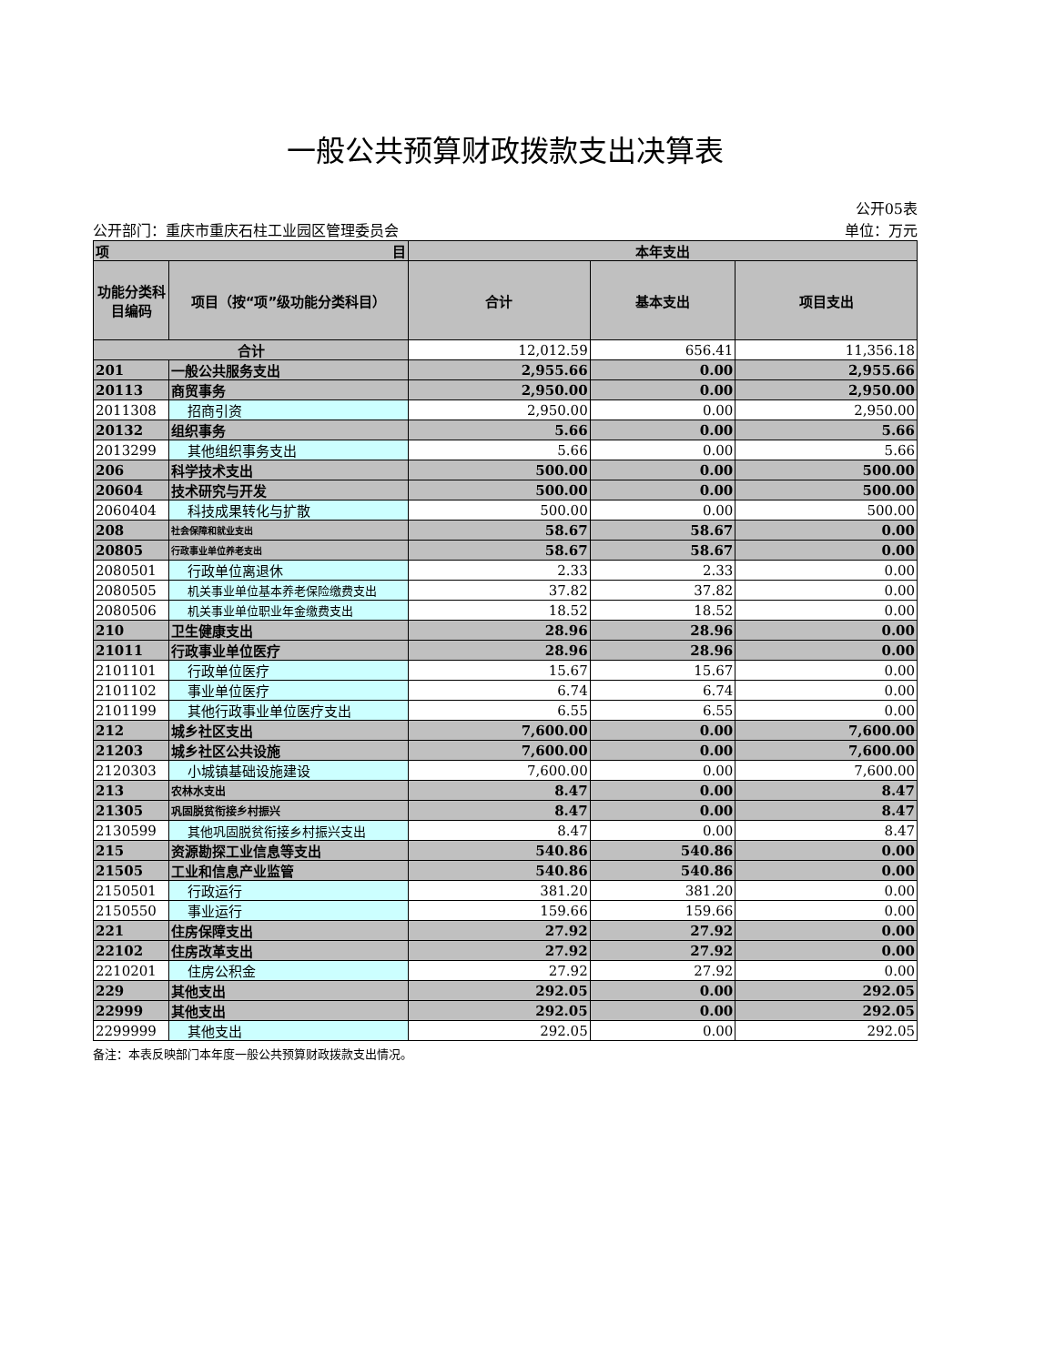一般公共预算财政拨款支出决算表
公开05表
公开部门：重庆市重庆石柱工业园区管理委员会 单位：万元
| 项 目 | | 本年支出 | | |
| --- | --- | --- | --- | --- |
| 功能分类科目编码 | 项目（按“项”级功能分类科目） | 合计 | 基本支出 | 项目支出 |
| 合计 | | 12,012.59 | 656.41 | 11,356.18 |
| 201 | 一般公共服务支出 | 2,955.66 | 0.00 | 2,955.66 |
| 20113 | 商贸事务 | 2,950.00 | 0.00 | 2,950.00 |
| 2011308 | 招商引资 | 2,950.00 | 0.00 | 2,950.00 |
| 20132 | 组织事务 | 5.66 | 0.00 | 5.66 |
| 2013299 | 其他组织事务支出 | 5.66 | 0.00 | 5.66 |
| 206 | 科学技术支出 | 500.00 | 0.00 | 500.00 |
| 20604 | 技术研究与开发 | 500.00 | 0.00 | 500.00 |
| 2060404 | 科技成果转化与扩散 | 500.00 | 0.00 | 500.00 |
| 208 | 社会保障和就业支出 | 58.67 | 58.67 | 0.00 |
| 20805 | 行政事业单位养老支出 | 58.67 | 58.67 | 0.00 |
| 2080501 | 行政单位离退休 | 2.33 | 2.33 | 0.00 |
| 2080505 | 机关事业单位基本养老保险缴费支出 | 37.82 | 37.82 | 0.00 |
| 2080506 | 机关事业单位职业年金缴费支出 | 18.52 | 18.52 | 0.00 |
| 210 | 卫生健康支出 | 28.96 | 28.96 | 0.00 |
| 21011 | 行政事业单位医疗 | 28.96 | 28.96 | 0.00 |
| 2101101 | 行政单位医疗 | 15.67 | 15.67 | 0.00 |
| 2101102 | 事业单位医疗 | 6.74 | 6.74 | 0.00 |
| 2101199 | 其他行政事业单位医疗支出 | 6.55 | 6.55 | 0.00 |
| 212 | 城乡社区支出 | 7,600.00 | 0.00 | 7,600.00 |
| 21203 | 城乡社区公共设施 | 7,600.00 | 0.00 | 7,600.00 |
| 2120303 | 小城镇基础设施建设 | 7,600.00 | 0.00 | 7,600.00 |
| 213 | 农林水支出 | 8.47 | 0.00 | 8.47 |
| 21305 | 巩固脱贫衔接乡村振兴 | 8.47 | 0.00 | 8.47 |
| 2130599 | 其他巩固脱贫衔接乡村振兴支出 | 8.47 | 0.00 | 8.47 |
| 215 | 资源勘探工业信息等支出 | 540.86 | 540.86 | 0.00 |
| 21505 | 工业和信息产业监管 | 540.86 | 540.86 | 0.00 |
| 2150501 | 行政运行 | 381.20 | 381.20 | 0.00 |
| 2150550 | 事业运行 | 159.66 | 159.66 | 0.00 |
| 221 | 住房保障支出 | 27.92 | 27.92 | 0.00 |
| 22102 | 住房改革支出 | 27.92 | 27.92 | 0.00 |
| 2210201 | 住房公积金 | 27.92 | 27.92 | 0.00 |
| 229 | 其他支出 | 292.05 | 0.00 | 292.05 |
| 22999 | 其他支出 | 292.05 | 0.00 | 292.05 |
| 2299999 | 其他支出 | 292.05 | 0.00 | 292.05 |
备注：本表反映部门本年度一般公共预算财政拨款支出情况。